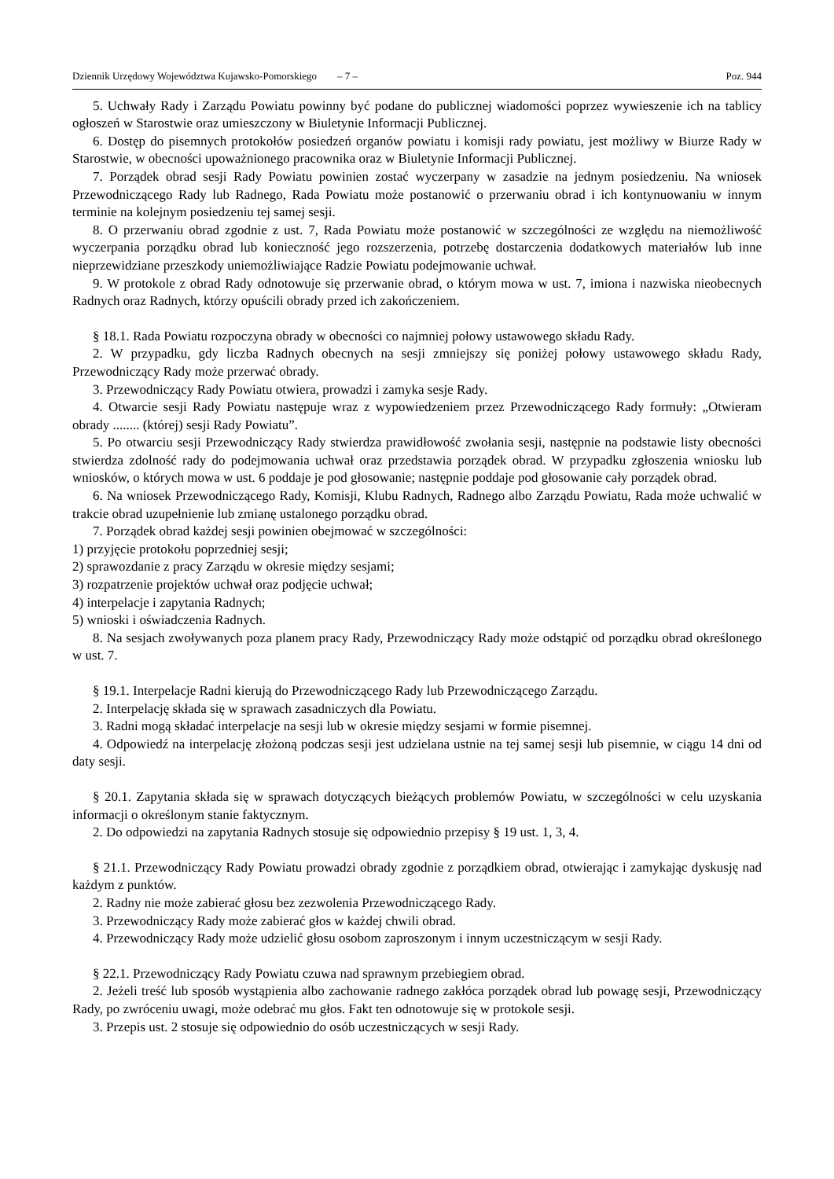Dziennik Urzędowy Województwa Kujawsko-Pomorskiego – 7 – Poz. 944
5. Uchwały Rady i Zarządu Powiatu powinny być podane do publicznej wiadomości poprzez wywieszenie ich na tablicy ogłoszeń w Starostwie oraz umieszczony w Biuletynie Informacji Publicznej.
6. Dostęp do pisemnych protokołów posiedzeń organów powiatu i komisji rady powiatu, jest możliwy w Biurze Rady w Starostwie, w obecności upoważnionego pracownika oraz w Biuletynie Informacji Publicznej.
7. Porządek obrad sesji Rady Powiatu powinien zostać wyczerpany w zasadzie na jednym posiedzeniu. Na wniosek Przewodniczącego Rady lub Radnego, Rada Powiatu może postanowić o przerwaniu obrad i ich kontynuowaniu w innym terminie na kolejnym posiedzeniu tej samej sesji.
8. O przerwaniu obrad zgodnie z ust. 7, Rada Powiatu może postanowić w szczególności ze względu na niemożliwość wyczerpania porządku obrad lub konieczność jego rozszerzenia, potrzebę dostarczenia dodatkowych materiałów lub inne nieprzewidziane przeszkody uniemożliwiające Radzie Powiatu podejmowanie uchwał.
9. W protokole z obrad Rady odnotowuje się przerwanie obrad, o którym mowa w ust. 7, imiona i nazwiska nieobecnych Radnych oraz Radnych, którzy opuścili obrady przed ich zakończeniem.
§ 18.1. Rada Powiatu rozpoczyna obrady w obecności co najmniej połowy ustawowego składu Rady.
2. W przypadku, gdy liczba Radnych obecnych na sesji zmniejszy się poniżej połowy ustawowego składu Rady, Przewodniczący Rady może przerwać obrady.
3. Przewodniczący Rady Powiatu otwiera, prowadzi i zamyka sesje Rady.
4. Otwarcie sesji Rady Powiatu następuje wraz z wypowiedzeniem przez Przewodniczącego Rady formuły: „Otwieram obrady ........ (której) sesji Rady Powiatu”.
5. Po otwarciu sesji Przewodniczący Rady stwierdza prawidłowość zwołania sesji, następnie na podstawie listy obecności stwierdza zdolność rady do podejmowania uchwał oraz przedstawia porządek obrad. W przypadku zgłoszenia wniosku lub wniosków, o których mowa w ust. 6 poddaje je pod głosowanie; następnie poddaje pod głosowanie cały porządek obrad.
6. Na wniosek Przewodniczącego Rady, Komisji, Klubu Radnych, Radnego albo Zarządu Powiatu, Rada może uchwalić w trakcie obrad uzupełnienie lub zmianę ustalonego porządku obrad.
7. Porządek obrad każdej sesji powinien obejmować w szczególności:
1) przyjęcie protokołu poprzedniej sesji;
2) sprawozdanie z pracy Zarządu w okresie między sesjami;
3) rozpatrzenie projektów uchwał oraz podjęcie uchwał;
4) interpelacje i zapytania Radnych;
5) wnioski i oświadczenia Radnych.
8. Na sesjach zwoływanych poza planem pracy Rady, Przewodniczący Rady może odstąpić od porządku obrad określonego w ust. 7.
§ 19.1. Interpelacje Radni kierują do Przewodniczącego Rady lub Przewodniczącego Zarządu.
2. Interpelację składa się w sprawach zasadniczych dla Powiatu.
3. Radni mogą składać interpelacje na sesji lub w okresie między sesjami w formie pisemnej.
4. Odpowiedź na interpelację złożoną podczas sesji jest udzielana ustnie na tej samej sesji lub pisemnie, w ciągu 14 dni od daty sesji.
§ 20.1. Zapytania składa się w sprawach dotyczących bieżących problemów Powiatu, w szczególności w celu uzyskania informacji o określonym stanie faktycznym.
2. Do odpowiedzi na zapytania Radnych stosuje się odpowiednio przepisy § 19 ust. 1, 3, 4.
§ 21.1. Przewodniczący Rady Powiatu prowadzi obrady zgodnie z porządkiem obrad, otwierając i zamykając dyskusję nad każdym z punktów.
2. Radny nie może zabierać głosu bez zezwolenia Przewodniczącego Rady.
3. Przewodniczący Rady może zabierać głos w każdej chwili obrad.
4. Przewodniczący Rady może udzielić głosu osobom zaproszonym i innym uczestniczącym w sesji Rady.
§ 22.1. Przewodniczący Rady Powiatu czuwa nad sprawnym przebiegiem obrad.
2. Jeżeli treść lub sposób wystąpienia albo zachowanie radnego zakłóca porządek obrad lub powagę sesji, Przewodniczący Rady, po zwróceniu uwagi, może odebrać mu głos. Fakt ten odnotowuje się w protokole sesji.
3. Przepis ust. 2 stosuje się odpowiednio do osób uczestniczących w sesji Rady.